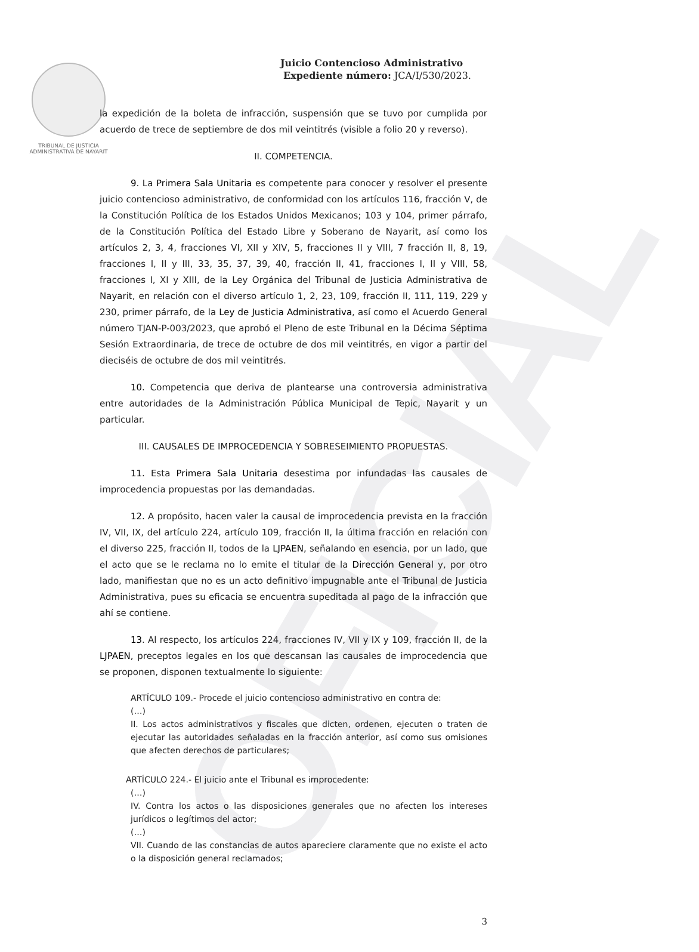OFICIAL
TRIBUNAL DE JUSTICIA
ADMINISTRATIVA DE NAYARIT
Juicio Contencioso Administrativo
Expediente número: JCA/I/530/2023.
la expedición de la boleta de infracción, suspensión que se tuvo por cumplida por acuerdo de trece de septiembre de dos mil veintitrés (visible a folio 20 y reverso).
II. COMPETENCIA.
9. La Primera Sala Unitaria es competente para conocer y resolver el presente juicio contencioso administrativo, de conformidad con los artículos 116, fracción V, de la Constitución Política de los Estados Unidos Mexicanos; 103 y 104, primer párrafo, de la Constitución Política del Estado Libre y Soberano de Nayarit, así como los artículos 2, 3, 4, fracciones VI, XII y XIV, 5, fracciones II y VIII, 7 fracción II, 8, 19, fracciones I, II y III, 33, 35, 37, 39, 40, fracción II, 41, fracciones I, II y VIII, 58, fracciones I, XI y XIII, de la Ley Orgánica del Tribunal de Justicia Administrativa de Nayarit, en relación con el diverso artículo 1, 2, 23, 109, fracción II, 111, 119, 229 y 230, primer párrafo, de la Ley de Justicia Administrativa, así como el Acuerdo General número TJAN-P-003/2023, que aprobó el Pleno de este Tribunal en la Décima Séptima Sesión Extraordinaria, de trece de octubre de dos mil veintitrés, en vigor a partir del dieciséis de octubre de dos mil veintitrés.
10. Competencia que deriva de plantearse una controversia administrativa entre autoridades de la Administración Pública Municipal de Tepic, Nayarit y un particular.
III. CAUSALES DE IMPROCEDENCIA Y SOBRESEIMIENTO PROPUESTAS.
11. Esta Primera Sala Unitaria desestima por infundadas las causales de improcedencia propuestas por las demandadas.
12. A propósito, hacen valer la causal de improcedencia prevista en la fracción IV, VII, IX, del artículo 224, artículo 109, fracción II, la última fracción en relación con el diverso 225, fracción II, todos de la LJPAEN, señalando en esencia, por un lado, que el acto que se le reclama no lo emite el titular de la Dirección General y, por otro lado, manifiestan que no es un acto definitivo impugnable ante el Tribunal de Justicia Administrativa, pues su eficacia se encuentra supeditada al pago de la infracción que ahí se contiene.
13. Al respecto, los artículos 224, fracciones IV, VII y IX y 109, fracción II, de la LJPAEN, preceptos legales en los que descansan las causales de improcedencia que se proponen, disponen textualmente lo siguiente:
ARTÍCULO 109.- Procede el juicio contencioso administrativo en contra de:
(…)
II. Los actos administrativos y fiscales que dicten, ordenen, ejecuten o traten de ejecutar las autoridades señaladas en la fracción anterior, así como sus omisiones que afecten derechos de particulares;
ARTÍCULO 224.- El juicio ante el Tribunal es improcedente:
(…)
IV. Contra los actos o las disposiciones generales que no afecten los intereses jurídicos o legítimos del actor;
(…)
VII. Cuando de las constancias de autos apareciere claramente que no existe el acto o la disposición general reclamados;
3